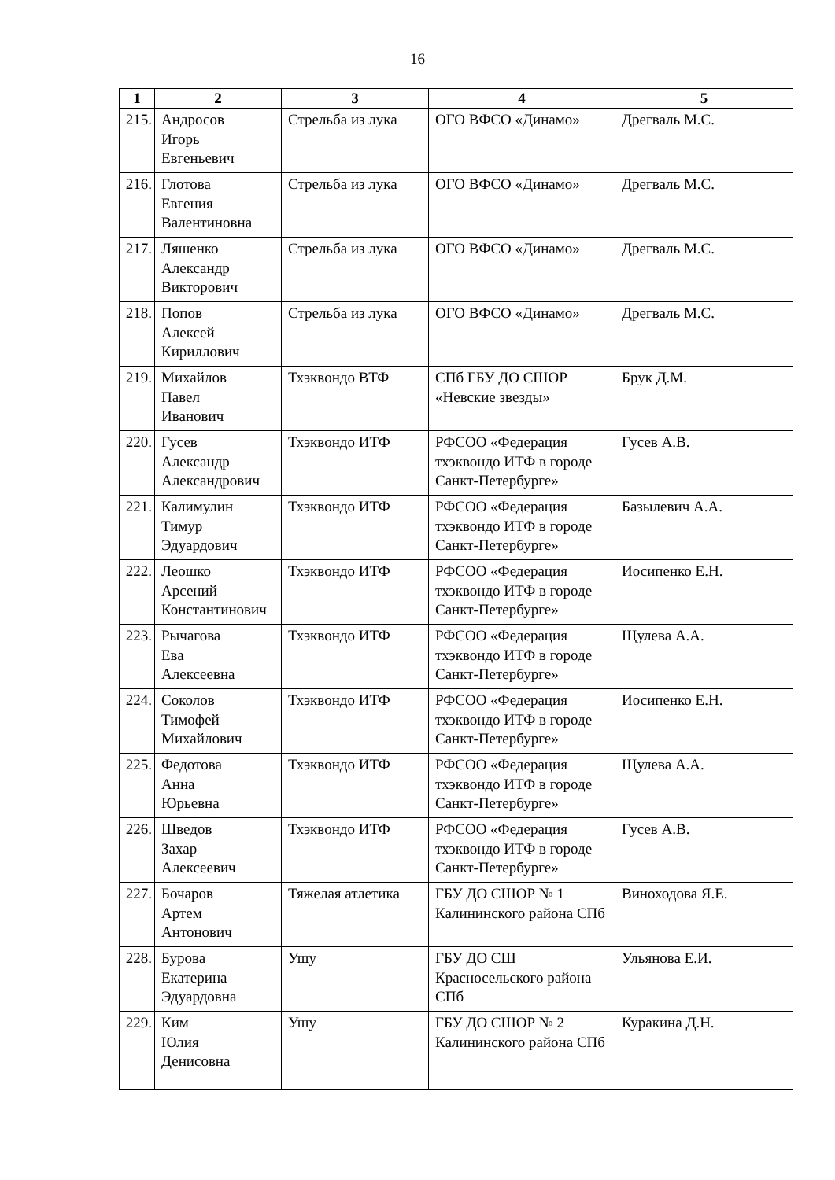16
| 1 | 2 | 3 | 4 | 5 |
| --- | --- | --- | --- | --- |
| 215. | Андросов Игорь Евгеньевич | Стрельба из лука | ОГО ВФСО «Динамо» | Дрегваль М.С. |
| 216. | Глотова Евгения Валентиновна | Стрельба из лука | ОГО ВФСО «Динамо» | Дрегваль М.С. |
| 217. | Ляшенко Александр Викторович | Стрельба из лука | ОГО ВФСО «Динамо» | Дрегваль М.С. |
| 218. | Попов Алексей Кириллович | Стрельба из лука | ОГО ВФСО «Динамо» | Дрегваль М.С. |
| 219. | Михайлов Павел Иванович | Тхэквондо ВТФ | СПб ГБУ ДО СШОР «Невские звезды» | Брук Д.М. |
| 220. | Гусев Александр Александрович | Тхэквондо ИТФ | РФСОО «Федерация тхэквондо ИТФ в городе Санкт-Петербурге» | Гусев А.В. |
| 221. | Калимулин Тимур Эдуардович | Тхэквондо ИТФ | РФСОО «Федерация тхэквондо ИТФ в городе Санкт-Петербурге» | Базылевич А.А. |
| 222. | Леошко Арсений Константинович | Тхэквондо ИТФ | РФСОО «Федерация тхэквондо ИТФ в городе Санкт-Петербурге» | Иосипенко Е.Н. |
| 223. | Рычагова Ева Алексеевна | Тхэквондо ИТФ | РФСОО «Федерация тхэквондо ИТФ в городе Санкт-Петербурге» | Щулева А.А. |
| 224. | Соколов Тимофей Михайлович | Тхэквондо ИТФ | РФСОО «Федерация тхэквондо ИТФ в городе Санкт-Петербурге» | Иосипенко Е.Н. |
| 225. | Федотова Анна Юрьевна | Тхэквондо ИТФ | РФСОО «Федерация тхэквондо ИТФ в городе Санкт-Петербурге» | Щулева А.А. |
| 226. | Шведов Захар Алексеевич | Тхэквондо ИТФ | РФСОО «Федерация тхэквондо ИТФ в городе Санкт-Петербурге» | Гусев А.В. |
| 227. | Бочаров Артем Антонович | Тяжелая атлетика | ГБУ ДО СШОР № 1 Калининского района СПб | Виноходова Я.Е. |
| 228. | Бурова Екатерина Эдуардовна | Ушу | ГБУ ДО СШ Красносельского района СПб | Ульянова Е.И. |
| 229. | Ким Юлия Денисовна | Ушу | ГБУ ДО СШОР № 2 Калининского района СПб | Куракина Д.Н. |